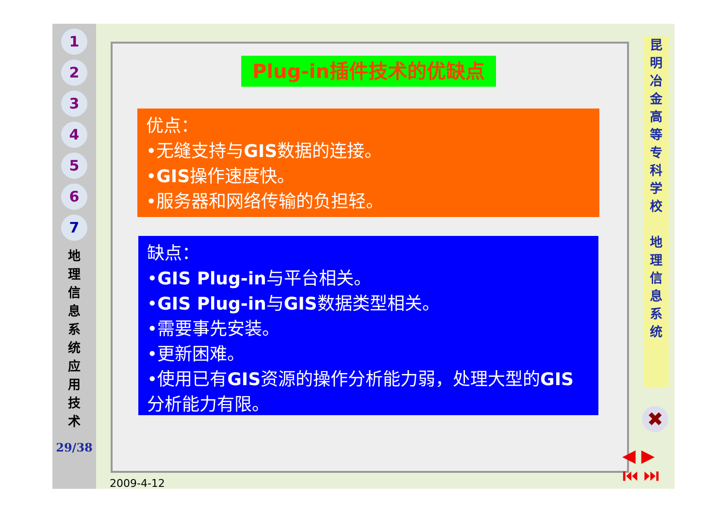1
2
3
4
5
6
7
地 理 信 息 系 统 应 用 技 术
29/38
Plug-in插件技术的优缺点
优点：
•无缝支持与GIS数据的连接。
•GIS操作速度快。
•服务器和网络传输的负担轻。
缺点：
•GIS Plug-in与平台相关。
•GIS Plug-in与GIS数据类型相关。
•需要事先安装。
•更新困难。
•使用已有GIS资源的操作分析能力弱，处理大型的GIS分析能力有限。
昆
明
冶
金
高
等
专
科
学
校
地
理
信
息
系
统
✖
◀ ▶
⏮ ⏭
2009-4-12